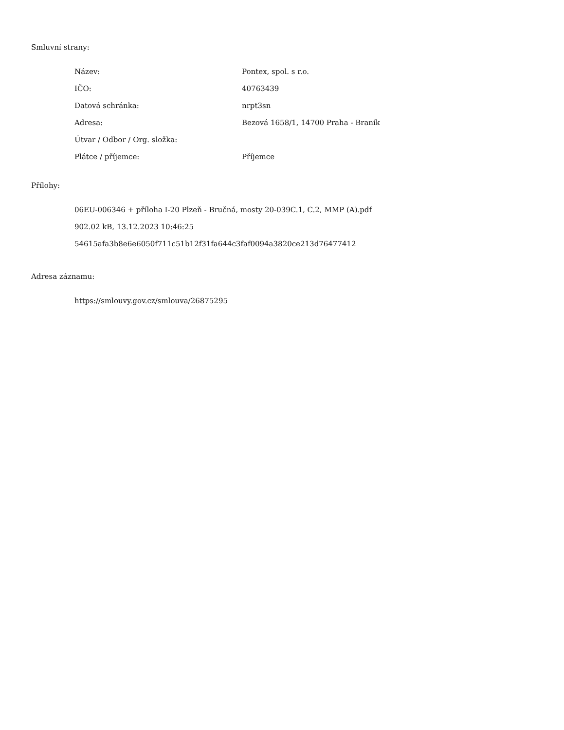Smluvní strany:
| Název: | Pontex, spol. s r.o. |
| IČO: | 40763439 |
| Datová schránka: | nrpt3sn |
| Adresa: | Bezová 1658/1, 14700 Praha - Braník |
| Útvar / Odbor / Org. složka: | |
| Plátce / příjemce: | Příjemce |
Přílohy:
06EU-006346 + příloha I-20 Plzeň - Bručná, mosty 20-039C.1, C.2, MMP (A).pdf
902.02 kB, 13.12.2023 10:46:25
54615afa3b8e6e6050f711c51b12f31fa644c3faf0094a3820ce213d76477412
Adresa záznamu:
https://smlouvy.gov.cz/smlouva/26875295